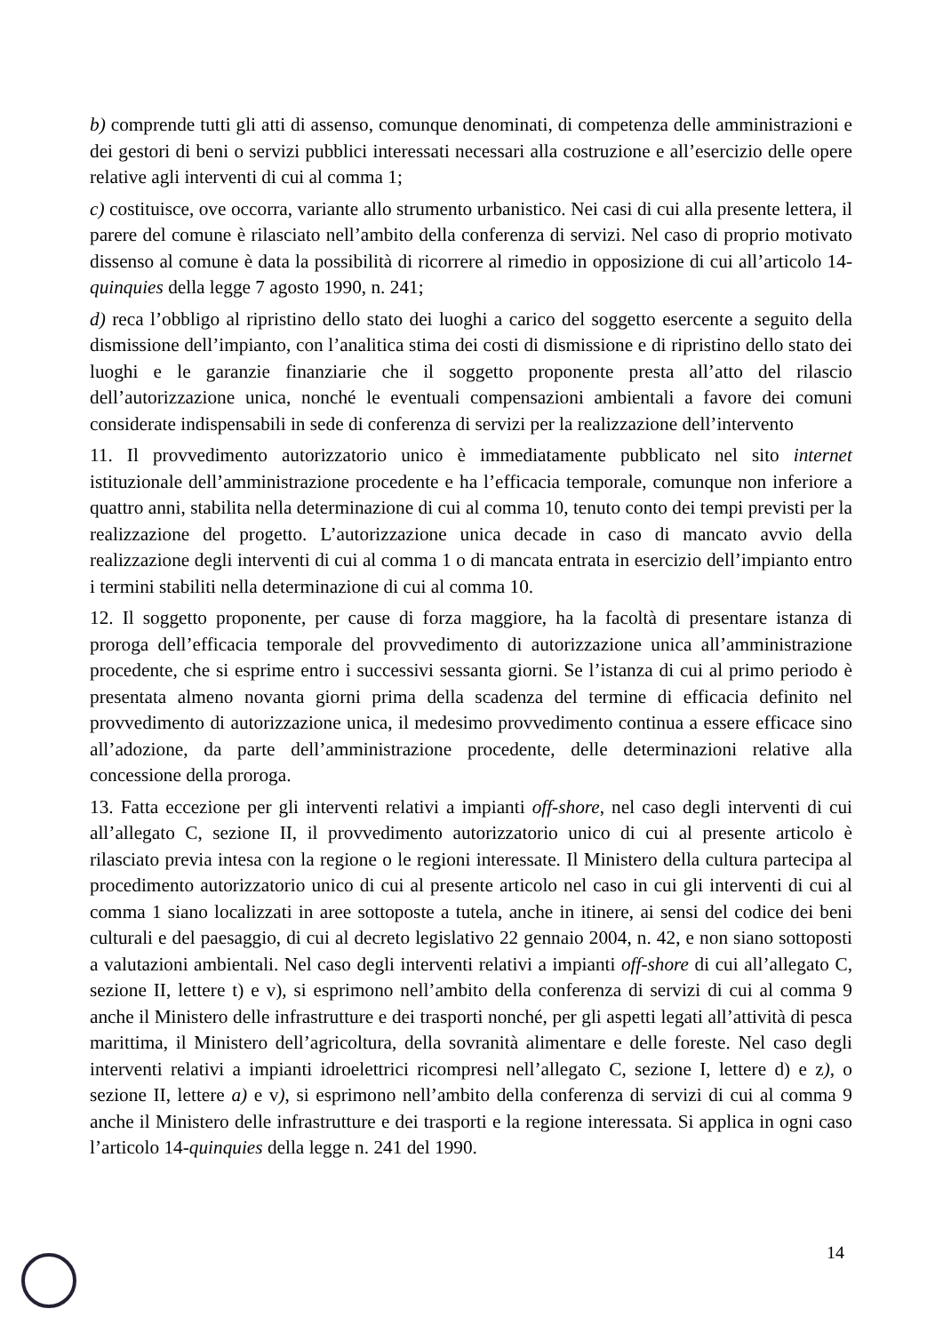b) comprende tutti gli atti di assenso, comunque denominati, di competenza delle amministrazioni e dei gestori di beni o servizi pubblici interessati necessari alla costruzione e all’esercizio delle opere relative agli interventi di cui al comma 1;
c) costituisce, ove occorra, variante allo strumento urbanistico. Nei casi di cui alla presente lettera, il parere del comune è rilasciato nell’ambito della conferenza di servizi. Nel caso di proprio motivato dissenso al comune è data la possibilità di ricorrere al rimedio in opposizione di cui all’articolo 14-quinquies della legge 7 agosto 1990, n. 241;
d) reca l’obbligo al ripristino dello stato dei luoghi a carico del soggetto esercente a seguito della dismissione dell’impianto, con l’analitica stima dei costi di dismissione e di ripristino dello stato dei luoghi e le garanzie finanziarie che il soggetto proponente presta all’atto del rilascio dell’autorizzazione unica, nonché le eventuali compensazioni ambientali a favore dei comuni considerate indispensabili in sede di conferenza di servizi per la realizzazione dell’intervento
11. Il provvedimento autorizzatorio unico è immediatamente pubblicato nel sito internet istituzionale dell’amministrazione procedente e ha l’efficacia temporale, comunque non inferiore a quattro anni, stabilita nella determinazione di cui al comma 10, tenuto conto dei tempi previsti per la realizzazione del progetto. L’autorizzazione unica decade in caso di mancato avvio della realizzazione degli interventi di cui al comma 1 o di mancata entrata in esercizio dell’impianto entro i termini stabiliti nella determinazione di cui al comma 10.
12. Il soggetto proponente, per cause di forza maggiore, ha la facoltà di presentare istanza di proroga dell’efficacia temporale del provvedimento di autorizzazione unica all’amministrazione procedente, che si esprime entro i successivi sessanta giorni. Se l’istanza di cui al primo periodo è presentata almeno novanta giorni prima della scadenza del termine di efficacia definito nel provvedimento di autorizzazione unica, il medesimo provvedimento continua a essere efficace sino all’adozione, da parte dell’amministrazione procedente, delle determinazioni relative alla concessione della proroga.
13. Fatta eccezione per gli interventi relativi a impianti off-shore, nel caso degli interventi di cui all’allegato C, sezione II, il provvedimento autorizzatorio unico di cui al presente articolo è rilasciato previa intesa con la regione o le regioni interessate. Il Ministero della cultura partecipa al procedimento autorizzatorio unico di cui al presente articolo nel caso in cui gli interventi di cui al comma 1 siano localizzati in aree sottoposte a tutela, anche in itinere, ai sensi del codice dei beni culturali e del paesaggio, di cui al decreto legislativo 22 gennaio 2004, n. 42, e non siano sottoposti a valutazioni ambientali. Nel caso degli interventi relativi a impianti off-shore di cui all’allegato C, sezione II, lettere t) e v), si esprimono nell’ambito della conferenza di servizi di cui al comma 9 anche il Ministero delle infrastrutture e dei trasporti nonché, per gli aspetti legati all’attività di pesca marittima, il Ministero dell’agricoltura, della sovranità alimentare e delle foreste. Nel caso degli interventi relativi a impianti idroelettrici ricompresi nell’allegato C, sezione I, lettere d) e z), o sezione II, lettere a) e v), si esprimono nell’ambito della conferenza di servizi di cui al comma 9 anche il Ministero delle infrastrutture e dei trasporti e la regione interessata. Si applica in ogni caso l’articolo 14-quinquies della legge n. 241 del 1990.
14